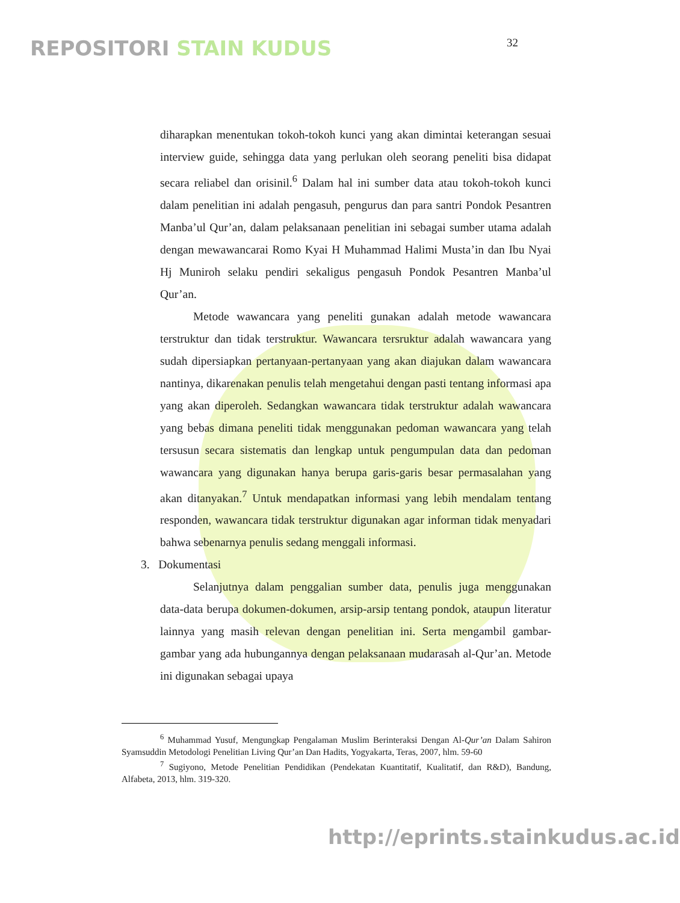REPOSITORI STAIN KUDUS
32
diharapkan menentukan tokoh-tokoh kunci yang akan dimintai keterangan sesuai interview guide, sehingga data yang perlukan oleh seorang peneliti bisa didapat secara reliabel dan orisinil.<sup>6</sup> Dalam hal ini sumber data atau tokoh-tokoh kunci dalam penelitian ini adalah pengasuh, pengurus dan para santri Pondok Pesantren Manba’ul Qur’an, dalam pelaksanaan penelitian ini sebagai sumber utama adalah dengan mewawancarai Romo Kyai H Muhammad Halimi Musta’in dan Ibu Nyai Hj Muniroh selaku pendiri sekaligus pengasuh Pondok Pesantren Manba’ul Qur’an.
Metode wawancara yang peneliti gunakan adalah metode wawancara terstruktur dan tidak terstruktur. Wawancara tersruktur adalah wawancara yang sudah dipersiapkan pertanyaan-pertanyaan yang akan diajukan dalam wawancara nantinya, dikarenakan penulis telah mengetahui dengan pasti tentang informasi apa yang akan diperoleh. Sedangkan wawancara tidak terstruktur adalah wawancara yang bebas dimana peneliti tidak menggunakan pedoman wawancara yang telah tersusun secara sistematis dan lengkap untuk pengumpulan data dan pedoman wawancara yang digunakan hanya berupa garis-garis besar permasalahan yang akan ditanyakan.<sup>7</sup> Untuk mendapatkan informasi yang lebih mendalam tentang responden, wawancara tidak terstruktur digunakan agar informan tidak menyadari bahwa sebenarnya penulis sedang menggali informasi.
3. Dokumentasi
Selanjutnya dalam penggalian sumber data, penulis juga menggunakan data-data berupa dokumen-dokumen, arsip-arsip tentang pondok, ataupun literatur lainnya yang masih relevan dengan penelitian ini. Serta mengambil gambar-gambar yang ada hubungannya dengan pelaksanaan mudarasah al-Qur’an. Metode ini digunakan sebagai upaya
<sup>6</sup> Muhammad Yusuf, Mengungkap Pengalaman Muslim Berinteraksi Dengan Al-Qur’an Dalam Sahiron Syamsuddin Metodologi Penelitian Living Qur’an Dan Hadits, Yogyakarta, Teras, 2007, hlm. 59-60
<sup>7</sup> Sugiyono, Metode Penelitian Pendidikan (Pendekatan Kuantitatif, Kualitatif, dan R&D), Bandung, Alfabeta, 2013, hlm. 319-320.
http://eprints.stainkudus.ac.id